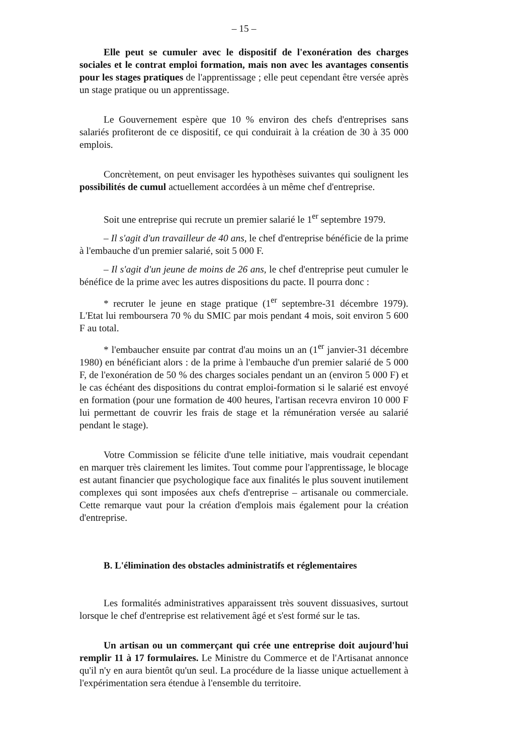– 15 –
Elle peut se cumuler avec le dispositif de l'exonération des charges sociales et le contrat emploi formation, mais non avec les avantages consentis pour les stages pratiques de l'apprentissage ; elle peut cependant être versée après un stage pratique ou un apprentissage.
Le Gouvernement espère que 10 % environ des chefs d'entreprises sans salariés profiteront de ce dispositif, ce qui conduirait à la création de 30 à 35 000 emplois.
Concrètement, on peut envisager les hypothèses suivantes qui soulignent les possibilités de cumul actuellement accordées à un même chef d'entreprise.
Soit une entreprise qui recrute un premier salarié le 1<sup>er</sup> septembre 1979.
– Il s'agit d'un travailleur de 40 ans, le chef d'entreprise bénéficie de la prime à l'embauche d'un premier salarié, soit 5 000 F.
– Il s'agit d'un jeune de moins de 26 ans, le chef d'entreprise peut cumuler le bénéfice de la prime avec les autres dispositions du pacte. Il pourra donc :
* recruter le jeune en stage pratique (1<sup>er</sup> septembre-31 décembre 1979). L'Etat lui remboursera 70 % du SMIC par mois pendant 4 mois, soit environ 5 600 F au total.
* l'embaucher ensuite par contrat d'au moins un an (1<sup>er</sup> janvier-31 décembre 1980) en bénéficiant alors : de la prime à l'embauche d'un premier salarié de 5 000 F, de l'exonération de 50 % des charges sociales pendant un an (environ 5 000 F) et le cas échéant des dispositions du contrat emploi-formation si le salarié est envoyé en formation (pour une formation de 400 heures, l'artisan recevra environ 10 000 F lui permettant de couvrir les frais de stage et la rémunération versée au salarié pendant le stage).
Votre Commission se félicite d'une telle initiative, mais voudrait cependant en marquer très clairement les limites. Tout comme pour l'apprentissage, le blocage est autant financier que psychologique face aux finalités le plus souvent inutilement complexes qui sont imposées aux chefs d'entreprise – artisanale ou commerciale. Cette remarque vaut pour la création d'emplois mais également pour la création d'entreprise.
B. L'élimination des obstacles administratifs et réglementaires
Les formalités administratives apparaissent très souvent dissuasives, surtout lorsque le chef d'entreprise est relativement âgé et s'est formé sur le tas.
Un artisan ou un commerçant qui crée une entreprise doit aujourd'hui remplir 11 à 17 formulaires. Le Ministre du Commerce et de l'Artisanat annonce qu'il n'y en aura bientôt qu'un seul. La procédure de la liasse unique actuellement à l'expérimentation sera étendue à l'ensemble du territoire.